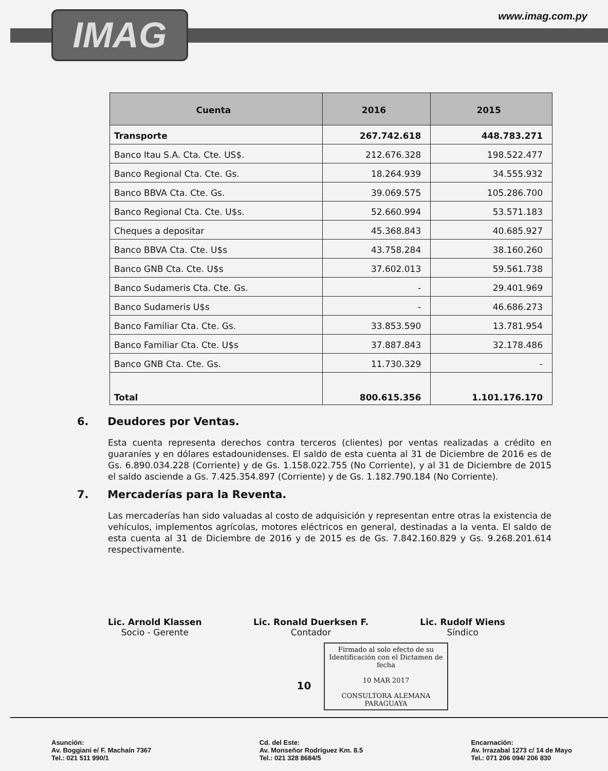IMAG www.imag.com.py
| Cuenta | 2016 | 2015 |
| --- | --- | --- |
| Transporte | 267.742.618 | 448.783.271 |
| Banco Itau S.A. Cta. Cte. US$. | 212.676.328 | 198.522.477 |
| Banco Regional Cta. Cte. Gs. | 18.264.939 | 34.555.932 |
| Banco BBVA Cta. Cte. Gs. | 39.069.575 | 105.286.700 |
| Banco Regional Cta. Cte. U$s. | 52.660.994 | 53.571.183 |
| Cheques a depositar | 45.368.843 | 40.685.927 |
| Banco BBVA Cta. Cte. U$s | 43.758.284 | 38.160.260 |
| Banco GNB Cta. Cte. U$s | 37.602.013 | 59.561.738 |
| Banco Sudameris Cta. Cte. Gs. | - | 29.401.969 |
| Banco Sudameris U$s | - | 46.686.273 |
| Banco Familiar Cta. Cte. Gs. | 33.853.590 | 13.781.954 |
| Banco Familiar Cta. Cte. U$s | 37.887.843 | 32.178.486 |
| Banco GNB Cta. Cte. Gs. | 11.730.329 | - |
| Total | 800.615.356 | 1.101.176.170 |
6. Deudores por Ventas.
Esta cuenta representa derechos contra terceros (clientes) por ventas realizadas a crédito en guaraníes y en dólares estadounidenses. El saldo de esta cuenta al 31 de Diciembre de 2016 es de Gs. 6.890.034.228 (Corriente) y de Gs. 1.158.022.755 (No Corriente), y al 31 de Diciembre de 2015 el saldo asciende a Gs. 7.425.354.897 (Corriente) y de Gs. 1.182.790.184 (No Corriente).
7. Mercaderías para la Reventa.
Las mercaderías han sido valuadas al costo de adquisición y representan entre otras la existencia de vehículos, implementos agrícolas, motores eléctricos en general, destinadas a la venta. El saldo de esta cuenta al 31 de Diciembre de 2016 y de 2015 es de Gs. 7.842.160.829 y Gs. 9.268.201.614 respectivamente.
Lic. Arnold Klassen
Socio - Gerente
Lic. Ronald Duerksen F.
Contador
Lic. Rudolf Wiens
Síndico
Firmado al solo efecto de su Identificación con el Dictamen de fecha
10 MAR 2017
CONSULTORA ALEMANA PARAGUAYA
10
Asunción:
Av. Boggiani e/ F. Machaín 7367
Tel.: 021 511 990/1
Cd. del Este:
Av. Monseñor Rodríguez Km. 8.5
Tel.: 021 328 8684/5
Encarnación:
Av. Irrazabal 1273 c/ 14 de Mayo
Tel.: 071 206 094/ 206 830